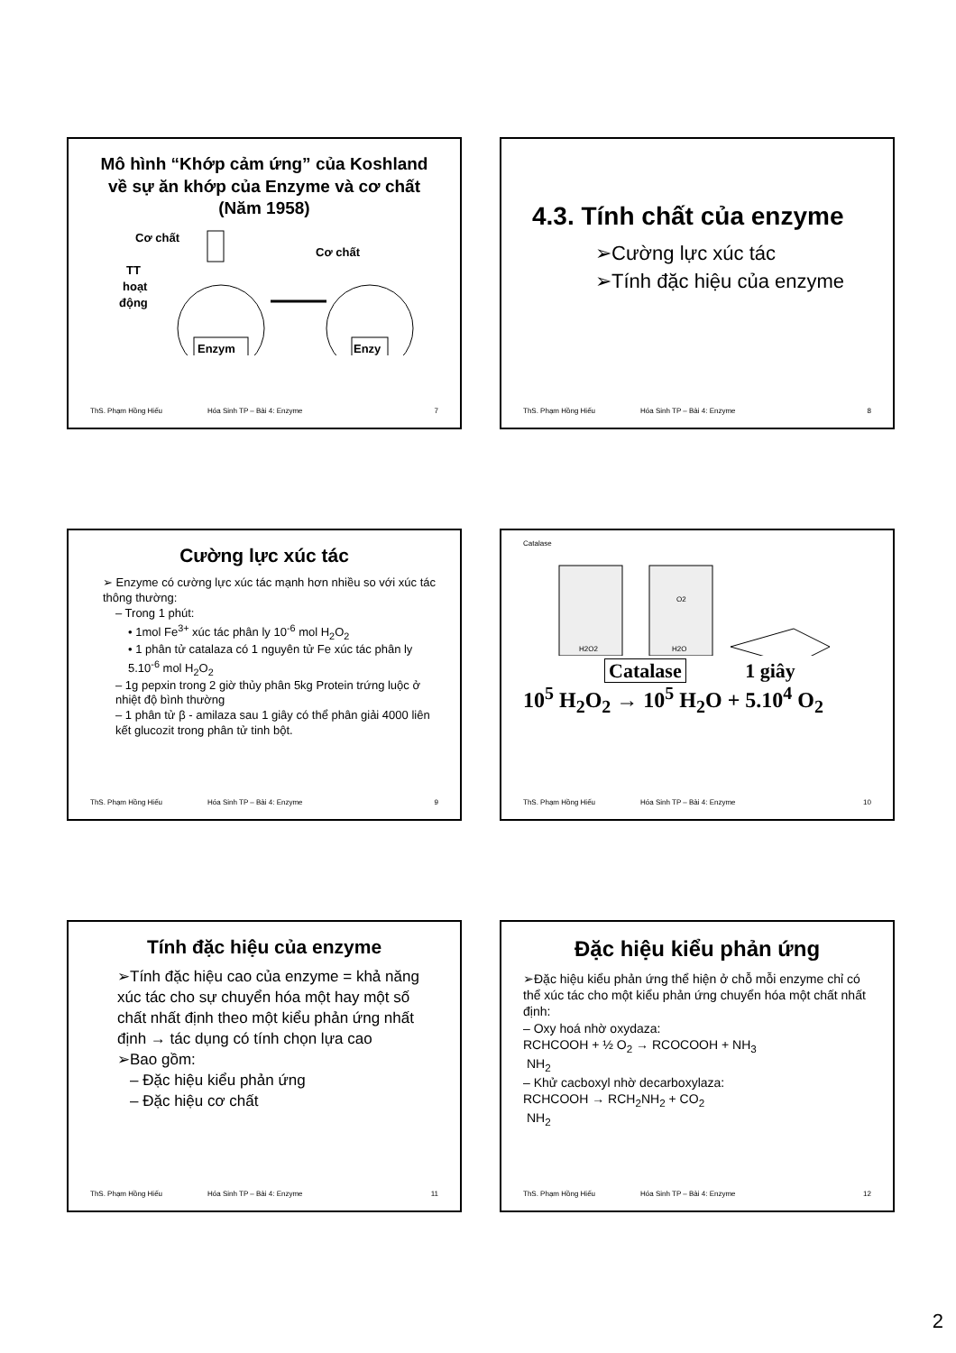Mô hình “Khớp cảm ứng” của Koshland về sự ăn khớp của Enzyme và cơ chất (Năm 1958)
Cơ chất
Cơ chất
TT
hoạt
động
Enzym
Enzy
ThS. Phạm Hồng Hiếu Hóa Sinh TP – Bài 4: Enzyme 7
4.3. Tính chất của enzyme
➢Cường lực xúc tác
➢Tính đặc hiệu của enzyme
ThS. Phạm Hồng Hiếu Hóa Sinh TP – Bài 4: Enzyme 8
Cường lực xúc tác
➢ Enzyme có cường lực xúc tác mạnh hơn nhiều so với xúc tác thông thường:
– Trong 1 phút:
• 1mol Fe<sup>3+</sup> xúc tác phân ly 10<sup>-6</sup> mol H<sub>2</sub>O<sub>2</sub>
• 1 phân tử catalaza có 1 nguyên tử Fe xúc tác phân ly 5.10<sup>-6</sup> mol H<sub>2</sub>O<sub>2</sub>
– 1g pepxin trong 2 giờ thủy phân 5kg Protein trứng luộc ở nhiệt độ bình thường
– 1 phân tử β - amilaza sau 1 giây có thể phân giải 4000 liên kết glucozit trong phân tử tinh bột.
ThS. Phạm Hồng Hiếu Hóa Sinh TP – Bài 4: Enzyme 9
Catalase
H2O2
H2O
O2
Catalase 1 giây
10<sup>5</sup> H<sub>2</sub>O<sub>2</sub> → 10<sup>5</sup> H<sub>2</sub>O + 5.10<sup>4</sup> O<sub>2</sub>
ThS. Phạm Hồng Hiếu Hóa Sinh TP – Bài 4: Enzyme 10
Tính đặc hiệu của enzyme
➢Tính đặc hiệu cao của enzyme = khả năng xúc tác cho sự chuyển hóa một hay một số chất nhất định theo một kiểu phản ứng nhất định → tác dụng có tính chọn lựa cao
➢Bao gồm:
– Đặc hiệu kiểu phản ứng
– Đặc hiệu cơ chất
ThS. Phạm Hồng Hiếu Hóa Sinh TP – Bài 4: Enzyme 11
Đặc hiệu kiểu phản ứng
➢Đặc hiệu kiểu phản ứng thể hiện ở chỗ mỗi enzyme chỉ có thể xúc tác cho một kiểu phản ứng chuyển hóa một chất nhất định:
– Oxy hoá nhờ oxydaza:
RCHCOOH + ½ O<sub>2</sub> → RCOCOOH + NH<sub>3</sub>
NH<sub>2</sub>
– Khử cacboxyl nhờ decarboxylaza:
RCHCOOH → RCH<sub>2</sub>NH<sub>2</sub> + CO<sub>2</sub>
NH<sub>2</sub>
ThS. Phạm Hồng Hiếu Hóa Sinh TP – Bài 4: Enzyme 12
2